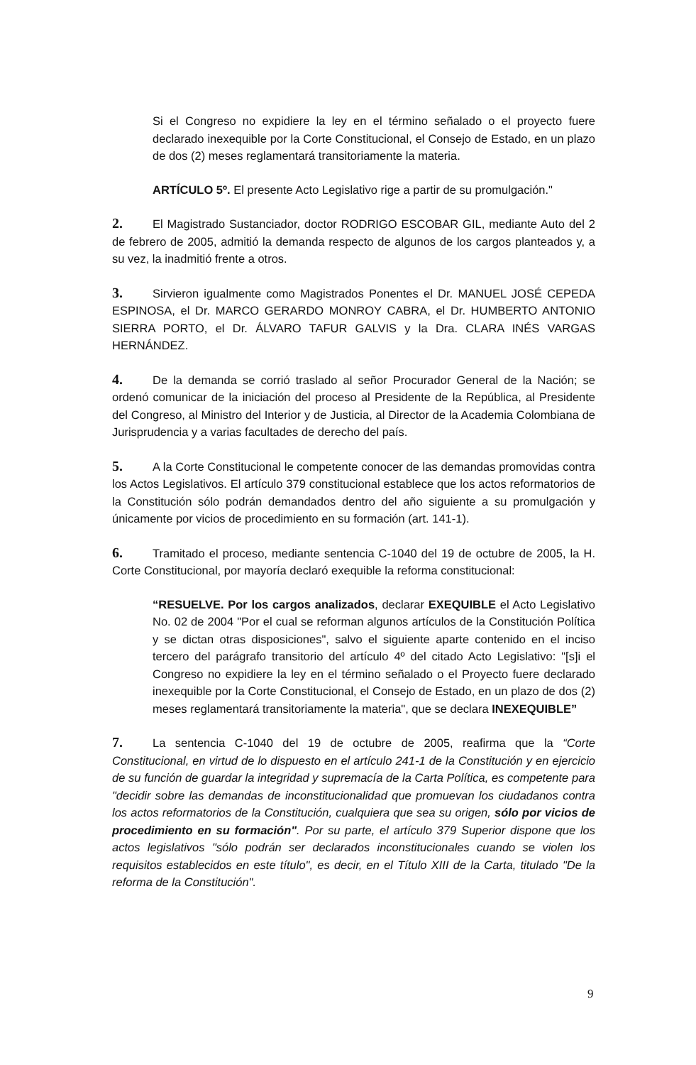Si el Congreso no expidiere la ley en el término señalado o el proyecto fuere declarado inexequible por la Corte Constitucional, el Consejo de Estado, en un plazo de dos (2) meses reglamentará transitoriamente la materia.
ARTÍCULO 5º. El presente Acto Legislativo rige a partir de su promulgación."
2. El Magistrado Sustanciador, doctor RODRIGO ESCOBAR GIL, mediante Auto del 2 de febrero de 2005, admitió la demanda respecto de algunos de los cargos planteados y, a su vez, la inadmitió frente a otros.
3. Sirvieron igualmente como Magistrados Ponentes el Dr. MANUEL JOSÉ CEPEDA ESPINOSA, el Dr. MARCO GERARDO MONROY CABRA, el Dr. HUMBERTO ANTONIO SIERRA PORTO, el Dr. ÁLVARO TAFUR GALVIS y la Dra. CLARA INÉS VARGAS HERNÁNDEZ.
4. De la demanda se corrió traslado al señor Procurador General de la Nación; se ordenó comunicar de la iniciación del proceso al Presidente de la República, al Presidente del Congreso, al Ministro del Interior y de Justicia, al Director de la Academia Colombiana de Jurisprudencia y a varias facultades de derecho del país.
5. A la Corte Constitucional le competente conocer de las demandas promovidas contra los Actos Legislativos. El artículo 379 constitucional establece que los actos reformatorios de la Constitución sólo podrán demandados dentro del año siguiente a su promulgación y únicamente por vicios de procedimiento en su formación (art. 141-1).
6. Tramitado el proceso, mediante sentencia C-1040 del 19 de octubre de 2005, la H. Corte Constitucional, por mayoría declaró exequible la reforma constitucional:
“RESUELVE. Por los cargos analizados, declarar EXEQUIBLE el Acto Legislativo No. 02 de 2004 "Por el cual se reforman algunos artículos de la Constitución Política y se dictan otras disposiciones", salvo el siguiente aparte contenido en el inciso tercero del parágrafo transitorio del artículo 4º del citado Acto Legislativo: "[s]i el Congreso no expidiere la ley en el término señalado o el Proyecto fuere declarado inexequible por la Corte Constitucional, el Consejo de Estado, en un plazo de dos (2) meses reglamentará transitoriamente la materia", que se declara INEXEQUIBLE”
7. La sentencia C-1040 del 19 de octubre de 2005, reafirma que la “Corte Constitucional, en virtud de lo dispuesto en el artículo 241-1 de la Constitución y en ejercicio de su función de guardar la integridad y supremacía de la Carta Política, es competente para "decidir sobre las demandas de inconstitucionalidad que promuevan los ciudadanos contra los actos reformatorios de la Constitución, cualquiera que sea su origen, sólo por vicios de procedimiento en su formación". Por su parte, el artículo 379 Superior dispone que los actos legislativos "sólo podrán ser declarados inconstitucionales cuando se violen los requisitos establecidos en este título", es decir, en el Título XIII de la Carta, titulado "De la reforma de la Constitución".
9